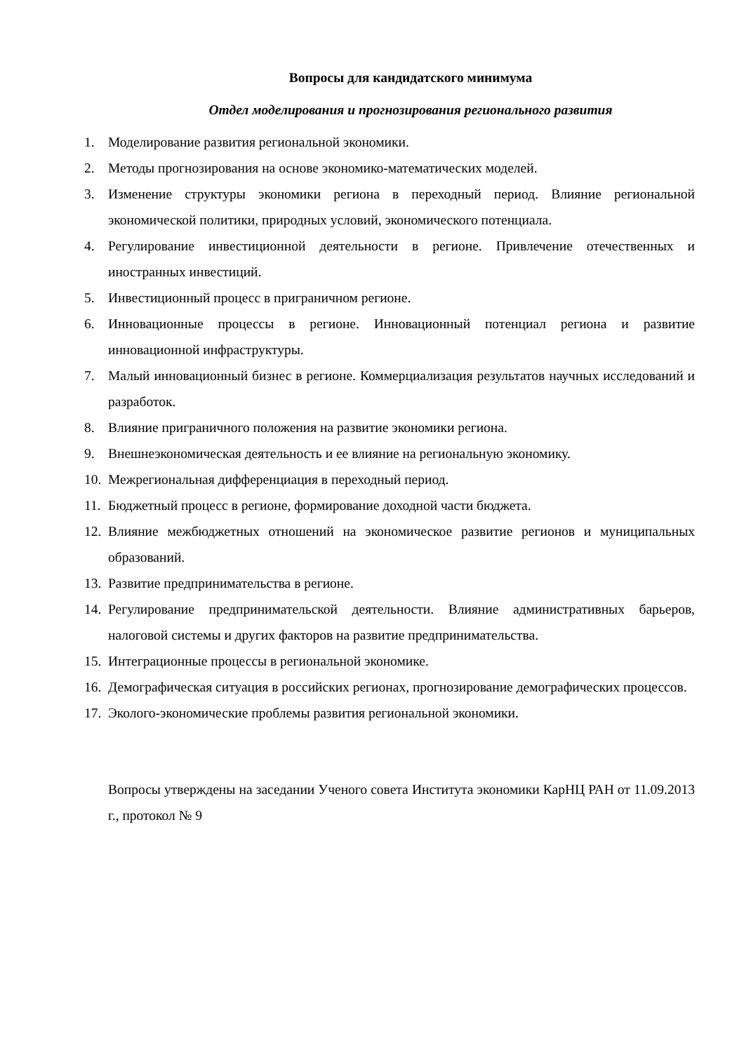Вопросы для кандидатского минимума
Отдел моделирования и прогнозирования регионального развития
1. Моделирование развития региональной экономики.
2. Методы прогнозирования на основе экономико-математических моделей.
3. Изменение структуры экономики региона в переходный период. Влияние региональной экономической политики, природных условий, экономического потенциала.
4. Регулирование инвестиционной деятельности в регионе. Привлечение отечественных и иностранных инвестиций.
5. Инвестиционный процесс в приграничном регионе.
6. Инновационные процессы в регионе. Инновационный потенциал региона и развитие инновационной инфраструктуры.
7. Малый инновационный бизнес в регионе. Коммерциализация результатов научных исследований и разработок.
8. Влияние приграничного положения на развитие экономики региона.
9. Внешнеэкономическая деятельность и ее влияние на региональную экономику.
10. Межрегиональная дифференциация в переходный период.
11. Бюджетный процесс в регионе, формирование доходной части бюджета.
12. Влияние межбюджетных отношений на экономическое развитие регионов и муниципальных образований.
13. Развитие предпринимательства в регионе.
14. Регулирование предпринимательской деятельности. Влияние административных барьеров, налоговой системы и других факторов на развитие предпринимательства.
15. Интеграционные процессы в региональной экономике.
16. Демографическая ситуация в российских регионах, прогнозирование демографических процессов.
17. Эколого-экономические проблемы развития региональной экономики.
Вопросы утверждены на заседании Ученого совета Института экономики КарНЦ РАН от 11.09.2013 г., протокол № 9